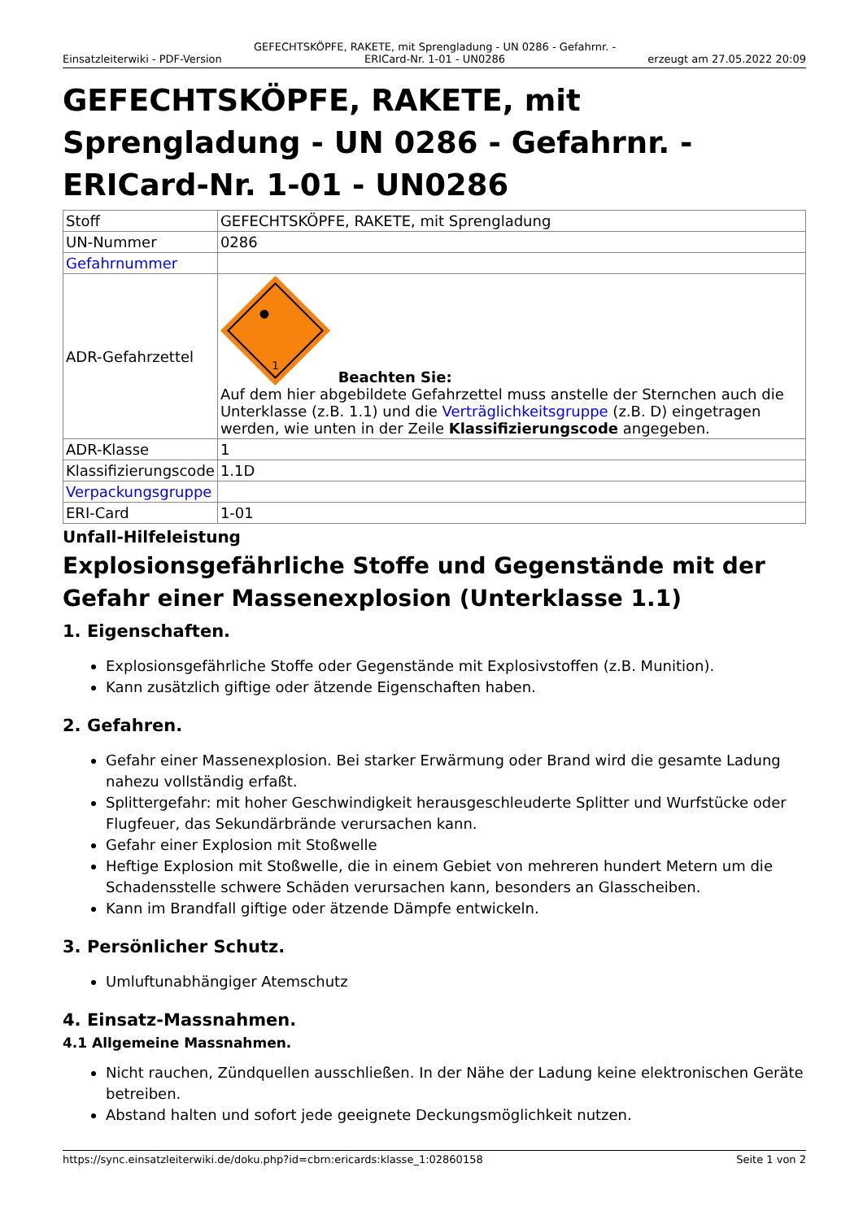Einsatzleiterwiki - PDF-Version GEFECHTSKÖPFE, RAKETE, mit Sprengladung - UN 0286 - Gefahrnr. - ERICard-Nr. 1-01 - UN0286 erzeugt am 27.05.2022 20:09
GEFECHTSKÖPFE, RAKETE, mit Sprengladung - UN 0286 - Gefahrnr. - ERICard-Nr. 1-01 - UN0286
| Stoff | GEFECHTSKÖPFE, RAKETE, mit Sprengladung |
| UN-Nummer | 0286 |
| Gefahrnummer | |
| ADR-Gefahrzettel | 1 Beachten Sie: Auf dem hier abgebildete Gefahrzettel muss anstelle der Sternchen auch die Unterklasse (z.B. 1.1) und die Verträglichkeitsgruppe (z.B. D) eingetragen werden, wie unten in der Zeile Klassifizierungscode angegeben. |
| ADR-Klasse | 1 |
| Klassifizierungscode | 1.1D |
| Verpackungsgruppe | |
| ERI-Card | 1-01 |
Unfall-Hilfeleistung
Explosionsgefährliche Stoffe und Gegenstände mit der Gefahr einer Massenexplosion (Unterklasse 1.1)
1. Eigenschaften.
Explosionsgefährliche Stoffe oder Gegenstände mit Explosivstoffen (z.B. Munition).
Kann zusätzlich giftige oder ätzende Eigenschaften haben.
2. Gefahren.
Gefahr einer Massenexplosion. Bei starker Erwärmung oder Brand wird die gesamte Ladung nahezu vollständig erfaßt.
Splittergefahr: mit hoher Geschwindigkeit herausgeschleuderte Splitter und Wurfstücke oder Flugfeuer, das Sekundärbrände verursachen kann.
Gefahr einer Explosion mit Stoßwelle
Heftige Explosion mit Stoßwelle, die in einem Gebiet von mehreren hundert Metern um die Schadensstelle schwere Schäden verursachen kann, besonders an Glasscheiben.
Kann im Brandfall giftige oder ätzende Dämpfe entwickeln.
3. Persönlicher Schutz.
Umluftunabhängiger Atemschutz
4. Einsatz-Massnahmen.
4.1 Allgemeine Massnahmen.
Nicht rauchen, Zündquellen ausschließen. In der Nähe der Ladung keine elektronischen Geräte betreiben.
Abstand halten und sofort jede geeignete Deckungsmöglichkeit nutzen.
https://sync.einsatzleiterwiki.de/doku.php?id=cbrn:ericards:klasse_1:02860158 Seite 1 von 2